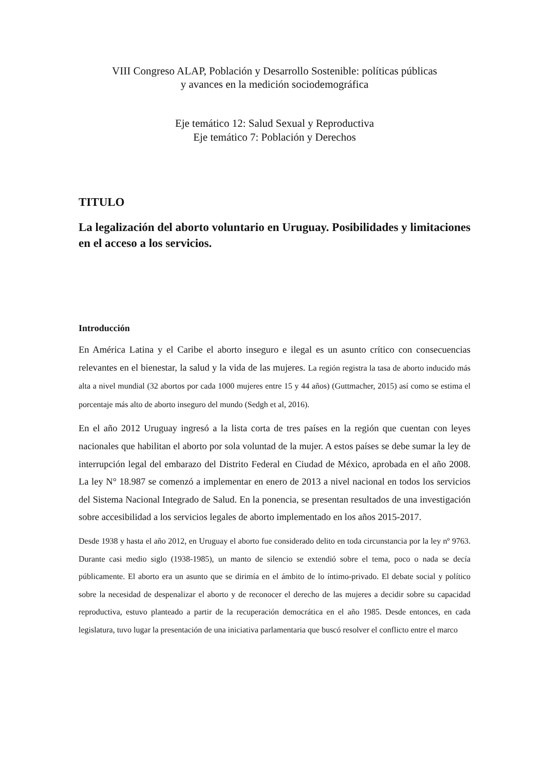VIII Congreso ALAP, Población y Desarrollo Sostenible: políticas públicas
y avances en la medición sociodemográfica
Eje temático 12: Salud Sexual y Reproductiva
Eje temático 7: Población y Derechos
TITULO
La legalización del aborto voluntario en Uruguay. Posibilidades y limitaciones en el acceso a los servicios.
Introducción
En América Latina y el Caribe el aborto inseguro e ilegal es un asunto crítico con consecuencias relevantes en el bienestar, la salud y la vida de las mujeres. La región registra la tasa de aborto inducido más alta a nivel mundial (32 abortos por cada 1000 mujeres entre 15 y 44 años) (Guttmacher, 2015) así como se estima el porcentaje más alto de aborto inseguro del mundo (Sedgh et al, 2016).
En el año 2012 Uruguay ingresó a la lista corta de tres países en la región que cuentan con leyes nacionales que habilitan el aborto por sola voluntad de la mujer. A estos países se debe sumar la ley de interrupción legal del embarazo del Distrito Federal en Ciudad de México, aprobada en el año 2008. La ley N° 18.987 se comenzó a implementar en enero de 2013 a nivel nacional en todos los servicios del Sistema Nacional Integrado de Salud. En la ponencia, se presentan resultados de una investigación sobre accesibilidad a los servicios legales de aborto implementado en los años 2015-2017.
Desde 1938 y hasta el año 2012, en Uruguay el aborto fue considerado delito en toda circunstancia por la ley nº 9763. Durante casi medio siglo (1938-1985), un manto de silencio se extendió sobre el tema, poco o nada se decía públicamente. El aborto era un asunto que se dirimía en el ámbito de lo íntimo-privado. El debate social y político sobre la necesidad de despenalizar el aborto y de reconocer el derecho de las mujeres a decidir sobre su capacidad reproductiva, estuvo planteado a partir de la recuperación democrática en el año 1985. Desde entonces, en cada legislatura, tuvo lugar la presentación de una iniciativa parlamentaria que buscó resolver el conflicto entre el marco